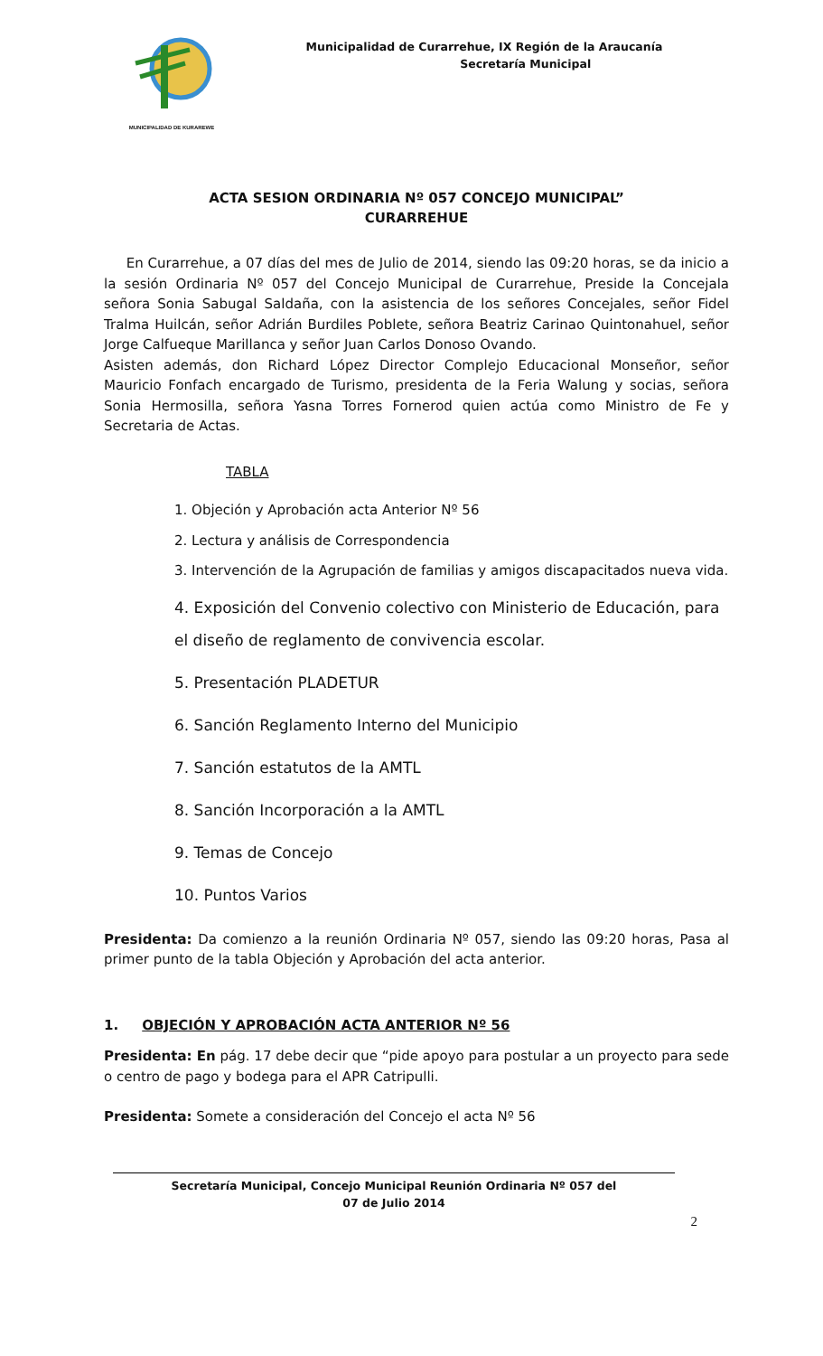MUNICIPALIDAD DE KURAREWE
Municipalidad de Curarrehue, IX Región de la Araucanía
Secretaría Municipal
ACTA SESION ORDINARIA Nº 057 CONCEJO MUNICIPAL”
CURARREHUE
En Curarrehue, a 07 días del mes de Julio de 2014, siendo las 09:20 horas, se da inicio a la sesión Ordinaria Nº 057 del Concejo Municipal de Curarrehue, Preside la Concejala señora Sonia Sabugal Saldaña, con la asistencia de los señores Concejales, señor Fidel Tralma Huilcán, señor Adrián Burdiles Poblete, señora Beatriz Carinao Quintonahuel, señor Jorge Calfueque Marillanca y señor Juan Carlos Donoso Ovando.
Asisten además, don Richard López Director Complejo Educacional Monseñor, señor Mauricio Fonfach encargado de Turismo, presidenta de la Feria Walung y socias, señora Sonia Hermosilla, señora Yasna Torres Fornerod quien actúa como Ministro de Fe y Secretaria de Actas.
TABLA
1. Objeción y Aprobación acta Anterior Nº 56
2. Lectura y análisis de Correspondencia
3. Intervención de la Agrupación de familias y amigos discapacitados nueva vida.
4. Exposición del Convenio colectivo con Ministerio de Educación, para el diseño de reglamento de convivencia escolar.
5. Presentación PLADETUR
6. Sanción Reglamento Interno del Municipio
7. Sanción estatutos de la AMTL
8. Sanción Incorporación a la AMTL
9. Temas de Concejo
10. Puntos Varios
Presidenta: Da comienzo a la reunión Ordinaria Nº 057, siendo las 09:20 horas, Pasa al primer punto de la tabla Objeción y Aprobación del acta anterior.
1. OBJECIÓN Y APROBACIÓN ACTA ANTERIOR Nº 56
Presidenta: En pág. 17 debe decir que “pide apoyo para postular a un proyecto para sede o centro de pago y bodega para el APR Catripulli.
Presidenta: Somete a consideración del Concejo el acta Nº 56
Secretaría Municipal, Concejo Municipal Reunión Ordinaria Nº 057 del
07 de Julio 2014
2